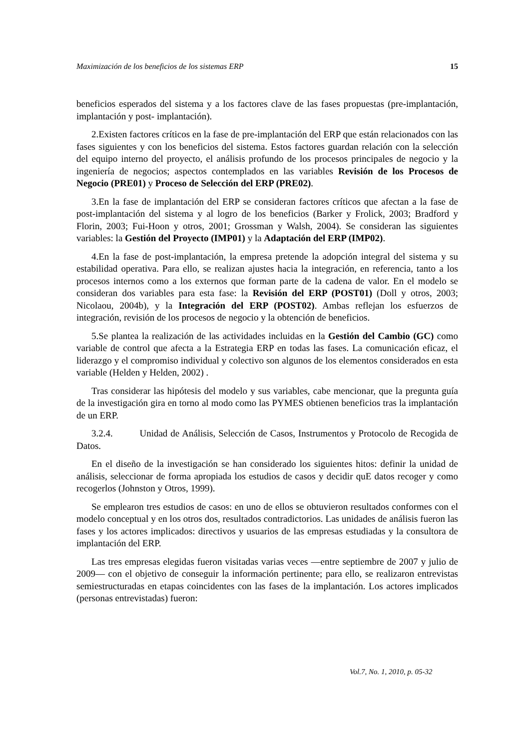Maximización de los beneficios de los sistemas ERP 15
beneficios esperados del sistema y a los factores clave de las fases propuestas (pre-implantación, implantación y post- implantación).
2.Existen factores críticos en la fase de pre-implantación del ERP que están relacionados con las fases siguientes y con los beneficios del sistema. Estos factores guardan relación con la selección del equipo interno del proyecto, el análisis profundo de los procesos principales de negocio y la ingeniería de negocios; aspectos contemplados en las variables Revisión de los Procesos de Negocio (PRE01) y Proceso de Selección del ERP (PRE02).
3.En la fase de implantación del ERP se consideran factores críticos que afectan a la fase de post-implantación del sistema y al logro de los beneficios (Barker y Frolick, 2003; Bradford y Florin, 2003; Fui-Hoon y otros, 2001; Grossman y Walsh, 2004). Se consideran las siguientes variables: la Gestión del Proyecto (IMP01) y la Adaptación del ERP (IMP02).
4.En la fase de post-implantación, la empresa pretende la adopción integral del sistema y su estabilidad operativa. Para ello, se realizan ajustes hacia la integración, en referencia, tanto a los procesos internos como a los externos que forman parte de la cadena de valor. En el modelo se consideran dos variables para esta fase: la Revisión del ERP (POST01) (Doll y otros, 2003; Nicolaou, 2004b), y la Integración del ERP (POST02). Ambas reflejan los esfuerzos de integración, revisión de los procesos de negocio y la obtención de beneficios.
5.Se plantea la realización de las actividades incluidas en la Gestión del Cambio (GC) como variable de control que afecta a la Estrategia ERP en todas las fases. La comunicación eficaz, el liderazgo y el compromiso individual y colectivo son algunos de los elementos considerados en esta variable (Helden y Helden, 2002) .
Tras considerar las hipótesis del modelo y sus variables, cabe mencionar, que la pregunta guía de la investigación gira en torno al modo como las PYMES obtienen beneficios tras la implantación de un ERP.
3.2.4. Unidad de Análisis, Selección de Casos, Instrumentos y Protocolo de Recogida de Datos.
En el diseño de la investigación se han considerado los siguientes hitos: definir la unidad de análisis, seleccionar de forma apropiada los estudios de casos y decidir quE datos recoger y como recogerlos (Johnston y Otros, 1999).
Se emplearon tres estudios de casos: en uno de ellos se obtuvieron resultados conformes con el modelo conceptual y en los otros dos, resultados contradictorios. Las unidades de análisis fueron las fases y los actores implicados: directivos y usuarios de las empresas estudiadas y la consultora de implantación del ERP.
Las tres empresas elegidas fueron visitadas varias veces —entre septiembre de 2007 y julio de 2009— con el objetivo de conseguir la información pertinente; para ello, se realizaron entrevistas semiestructuradas en etapas coincidentes con las fases de la implantación. Los actores implicados (personas entrevistadas) fueron:
Vol.7, No. 1, 2010, p. 05-32